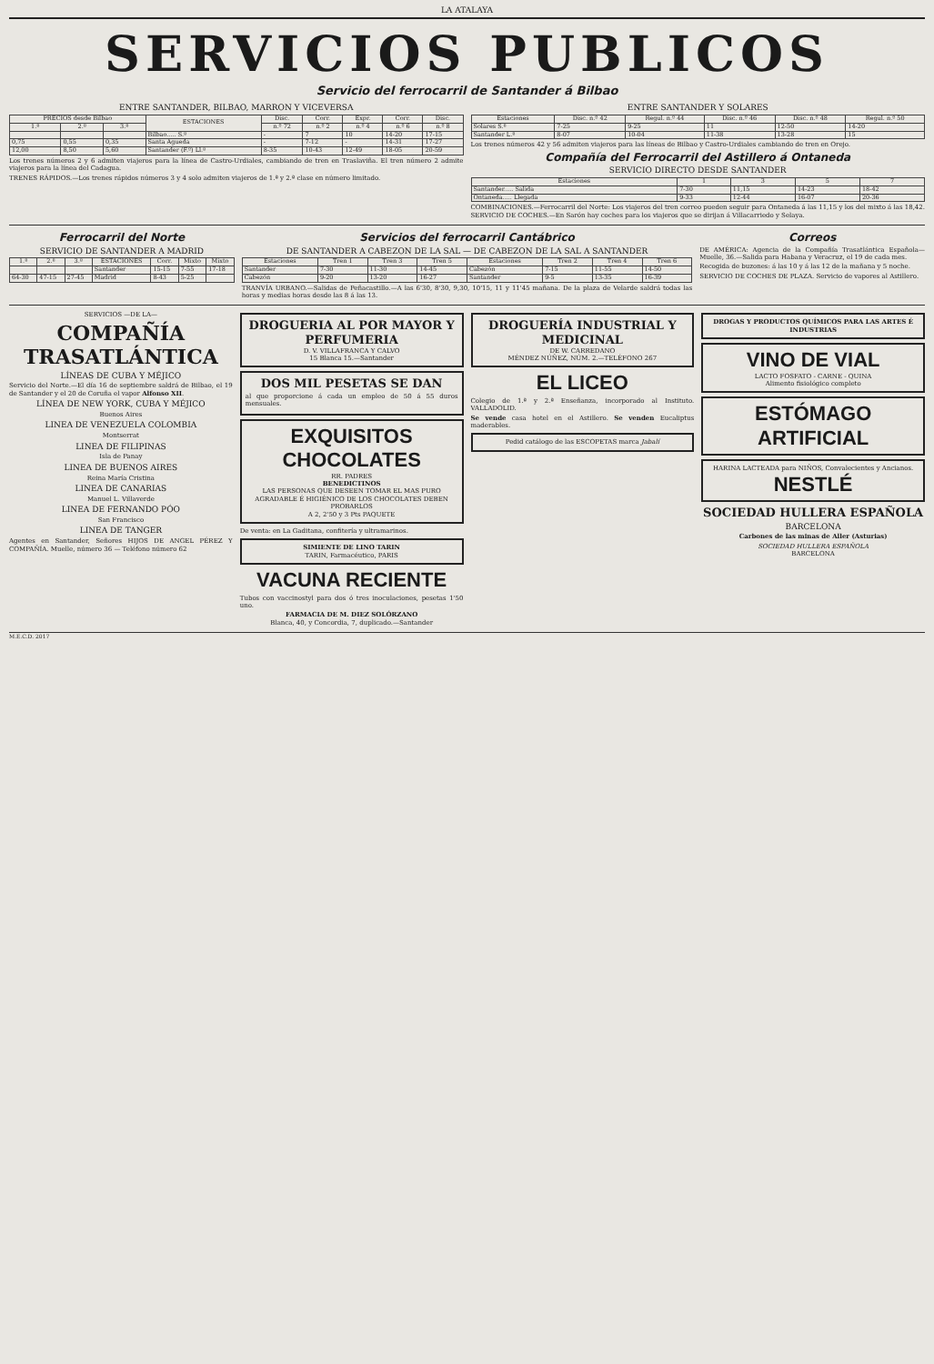LA ATALAYA
SERVICIOS PUBLICOS
Servicio del ferrocarril de Santander á Bilbao
ENTRE SANTANDER, BILBAO, MARRON Y VICEVERSA
| PRECIOS desde Bilbao | | | ESTACIONES | Disc. | Corr. | Expr. | Corr. | Disc. |
| --- | --- | --- | --- | --- | --- | --- | --- | --- |
| 1.ª | 2.ª | 3.ª | | n.º 72 | n.º 2 | n.º 4 | n.º 6 | n.º 8 |
| | | | Bilbao..... S.ª | - | 7 | 10 | 14-20 | 17-15 |
| 0,75 | 0,55 | 0,35 | Santa Agueda | - | 7-12 | - | 14-31 | 17-27 |
| 12,00 | 8,50 | 5,60 | Santander (F.º) Ll.ª | 8-35 | 10-43 | 12-49 | 18-05 | 20-59 |
Los trenes números 2 y 6 admiten viajeros para la línea de Castro-Urdiales, cambiando de tren en Traslaviña. El tren número 2 admite viajeros para la línea del Cadagua.
TRENES RÁPIDOS.—Los trenes rápidos números 3 y 4 solo admiten viajeros de 1.ª y 2.ª clase en número limitado.
ENTRE SANTANDER Y SOLARES
| Estaciones | Disc. n.º 42 | Regul. n.º 44 | Disc. n.º 46 | Disc. n.º 48 | Regul. n.º 50 |
| --- | --- | --- | --- | --- | --- |
| Solares S.ª | 7-25 | 9-25 | 11 | 12-50 | 14-20 |
| Santander L.ª | 8-07 | 10-04 | 11-38 | 13-28 | 15 |
Los trenes números 42 y 56 admiten viajeros para las líneas de Bilbao y Castro-Urdiales cambiando de tren en Orejo.
Compañía del Ferrocarril del Astillero á Ontaneda
SERVICIO DIRECTO DESDE SANTANDER
| Estaciones | 1 | 3 | 5 | 7 |
| --- | --- | --- | --- | --- |
| Santander..... Salida | 7-30 | 11,15 | 14-23 | 18-42 |
| Ontaneda..... Llegada | 9-33 | 12-44 | 16-07 | 20-36 |
COMBINACIONES.—Ferrocarril del Norte: Los viajeros del tren correo pueden seguir para Ontaneda á las 11,15 y los del mixto á las 18,42. SERVICIO DE COCHES.—En Sarón hay coches para los viajeros que se dirijan á Villacarriedo y Selaya.
Ferrocarril del Norte
SERVICIO DE SANTANDER A MADRID
| 1.ª | 2.ª | 3.ª | ESTACIONES | Corr. | Mixto | Mixto |
| --- | --- | --- | --- | --- | --- | --- |
| | | | Santander | 15-15 | 7-55 | 17-18 |
| 64-30 | 47-15 | 27-45 | Madrid | 8-43 | 5-25 | |
Servicios del ferrocarril Cantábrico
DE SANTANDER A CABEZON DE LA SAL — DE CABEZON DE LA SAL A SANTANDER
| Estaciones | Tren 1 | Tren 3 | Tren 5 | Estaciones | Tren 2 | Tren 4 | Tren 6 |
| --- | --- | --- | --- | --- | --- | --- | --- |
| Santander | 7-30 | 11-30 | 14-45 | Cabezón | 7-15 | 11-55 | 14-50 |
| Cabezón | 9-20 | 13-20 | 16-27 | Santander | 9-5 | 13-35 | 16-39 |
TRANVÍA URBANO.—Salidas de Peñacastillo.—A las 6'30, 8'30, 9,30, 10'15, 11 y 11'45 mañana. De la plaza de Velarde saldrá todas las horas y medias horas desde las 8 á las 13.
Correos
DE AMÉRICA: Agencia de la Compañía Trasatlántica Española—Muelle, 36.—Salida para Habana y Veracruz, el 19 de cada mes.
Recogida de buzones: á las 10 y á las 12 de la mañana y 5 noche.
SERVICIO DE COCHES DE PLAZA. Servicio de vapores al Astillero.
SERVICIOS —DE LA—
COMPAÑÍA TRASATLÁNTICA
LÍNEAS DE CUBA Y MÉJICO
Servicio del Norte.—El día 16 de septiembre saldrá de Bilbao, el 19 de Santander y el 20 de Coruña el vapor Alfonso XII.
LÍNEA DE NEW YORK, CUBA Y MÉJICO
Buenos Aires
LINEA DE VENEZUELA COLOMBIA
Montserrat
LINEA DE FILIPINAS
Isla de Panay
LINEA DE BUENOS AIRES
Reina María Cristina
LINEA DE CANARIAS
Manuel L. Villaverde
LINEA DE FERNANDO PÓO
San Francisco
LINEA DE TANGER
Agentes en Santander, Señores HIJOS DE ANGEL PÉREZ Y COMPAÑÍA. Muelle, número 36 — Teléfono número 62
DROGUERIA AL POR MAYOR Y PERFUMERIA
D. V. VILLAFRANCA Y CALVO
15 Blanca 15.—Santander
DOS MIL PESETAS SE DAN
al que proporcione á cada un empleo de 50 á 55 duros mensuales.
EXQUISITOS CHOCOLATES
RR. PADRES
BENEDICTINOS
LAS PERSONAS QUE DESEEN TOMAR EL MAS PURO AGRADABLE É HIGIÉNICO DE LOS CHOCOLATES DEBEN PROBARLOS
A 2, 2'50 y 3 Pts PAQUETE
De venta: en La Gaditana, confitería y ultramarinos.
SIMIENTE DE LINO TARIN
TARIN, Farmacéutico, PARIS
VACUNA RECIENTE
Tubos con vaccinostyl para dos ó tres inoculaciones, pesetas 1'50 uno.
FARMACIA DE M. DIEZ SOLÓRZANO
Blanca, 40, y Concordia, 7, duplicado.—Santander
DROGUERÍA INDUSTRIAL Y MEDICINAL
DE W. CARREDANO
MÉNDEZ NÚÑEZ, NÚM. 2.—TELÉFONO 267
EL LICEO
Colegio de 1.ª y 2.ª Enseñanza, incorporado al Instituto. VALLADOLID.
Se vende casa hotel en el Astillero. Se venden Eucaliptus maderables.
Pedid catálogo de las ESCOPETAS marca Jabalí
DROGAS Y PRODUCTOS QUÍMICOS PARA LAS ARTES É INDUSTRIAS
VINO DE VIAL
LACTO FOSFATO - CARNE - QUINA
Alimento fisiológico completo
ESTÓMAGO ARTIFICIAL
HARINA LACTEADA para NIÑOS, Convalecientes y Ancianos. NESTLÉ
SOCIEDAD HULLERA ESPAÑOLA
BARCELONA
Carbones de las minas de Aller (Asturias)
SOCIEDAD HULLERA ESPAÑOLA
BARCELONA
M.E.C.D. 2017